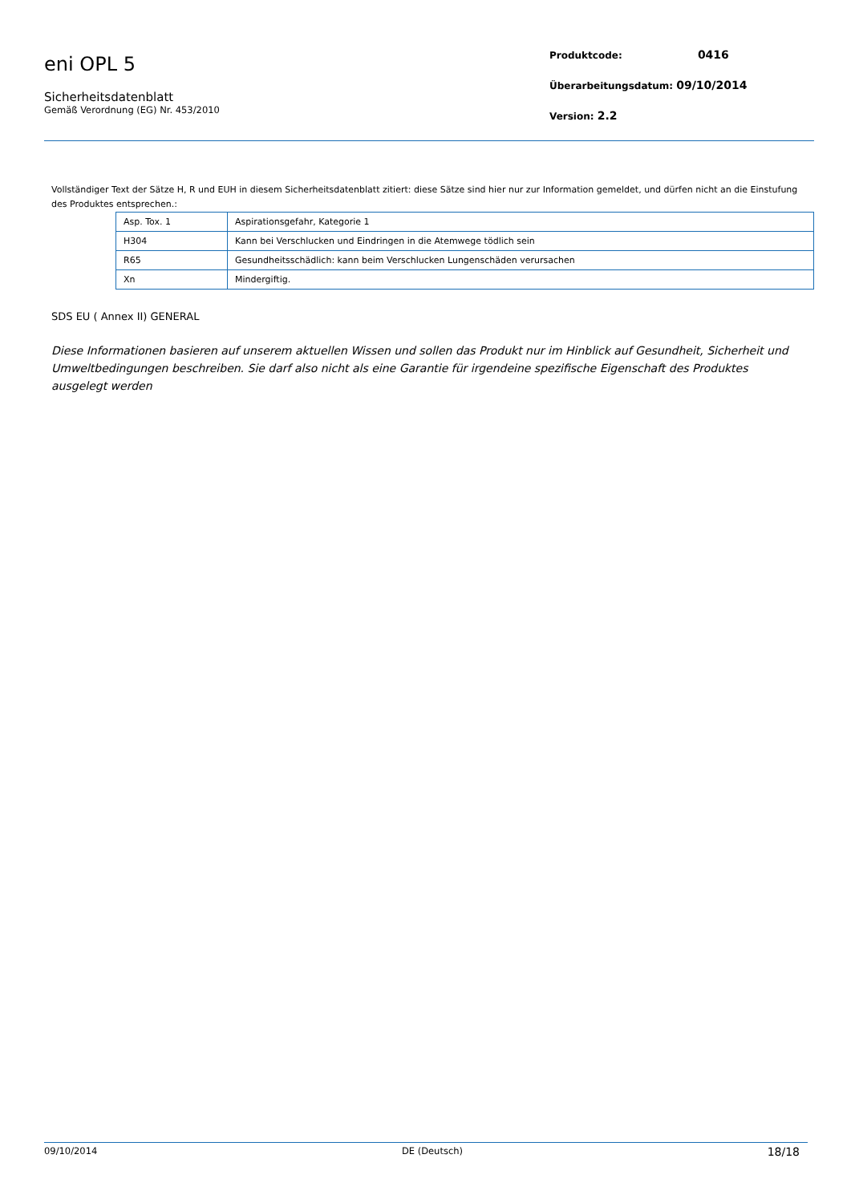eni OPL 5
Sicherheitsdatenblatt
Gemäß Verordnung (EG) Nr. 453/2010
Produktcode: 0416
Überarbeitungsdatum: 09/10/2014
Version: 2.2
Vollständiger Text der Sätze H, R und EUH in diesem Sicherheitsdatenblatt zitiert: diese Sätze sind hier nur zur Information gemeldet, und dürfen nicht an die Einstufung des Produktes entsprechen.:
| Asp. Tox. 1 | Aspirationsgefahr, Kategorie 1 |
| H304 | Kann bei Verschlucken und Eindringen in die Atemwege tödlich sein |
| R65 | Gesundheitsschädlich: kann beim Verschlucken Lungenschäden verursachen |
| Xn | Mindergiftig. |
SDS EU ( Annex II) GENERAL
Diese Informationen basieren auf unserem aktuellen Wissen und sollen das Produkt nur im Hinblick auf Gesundheit, Sicherheit und Umweltbedingungen beschreiben. Sie darf also nicht als eine Garantie für irgendeine spezifische Eigenschaft des Produktes ausgelegt werden
09/10/2014 DE (Deutsch) 18/18